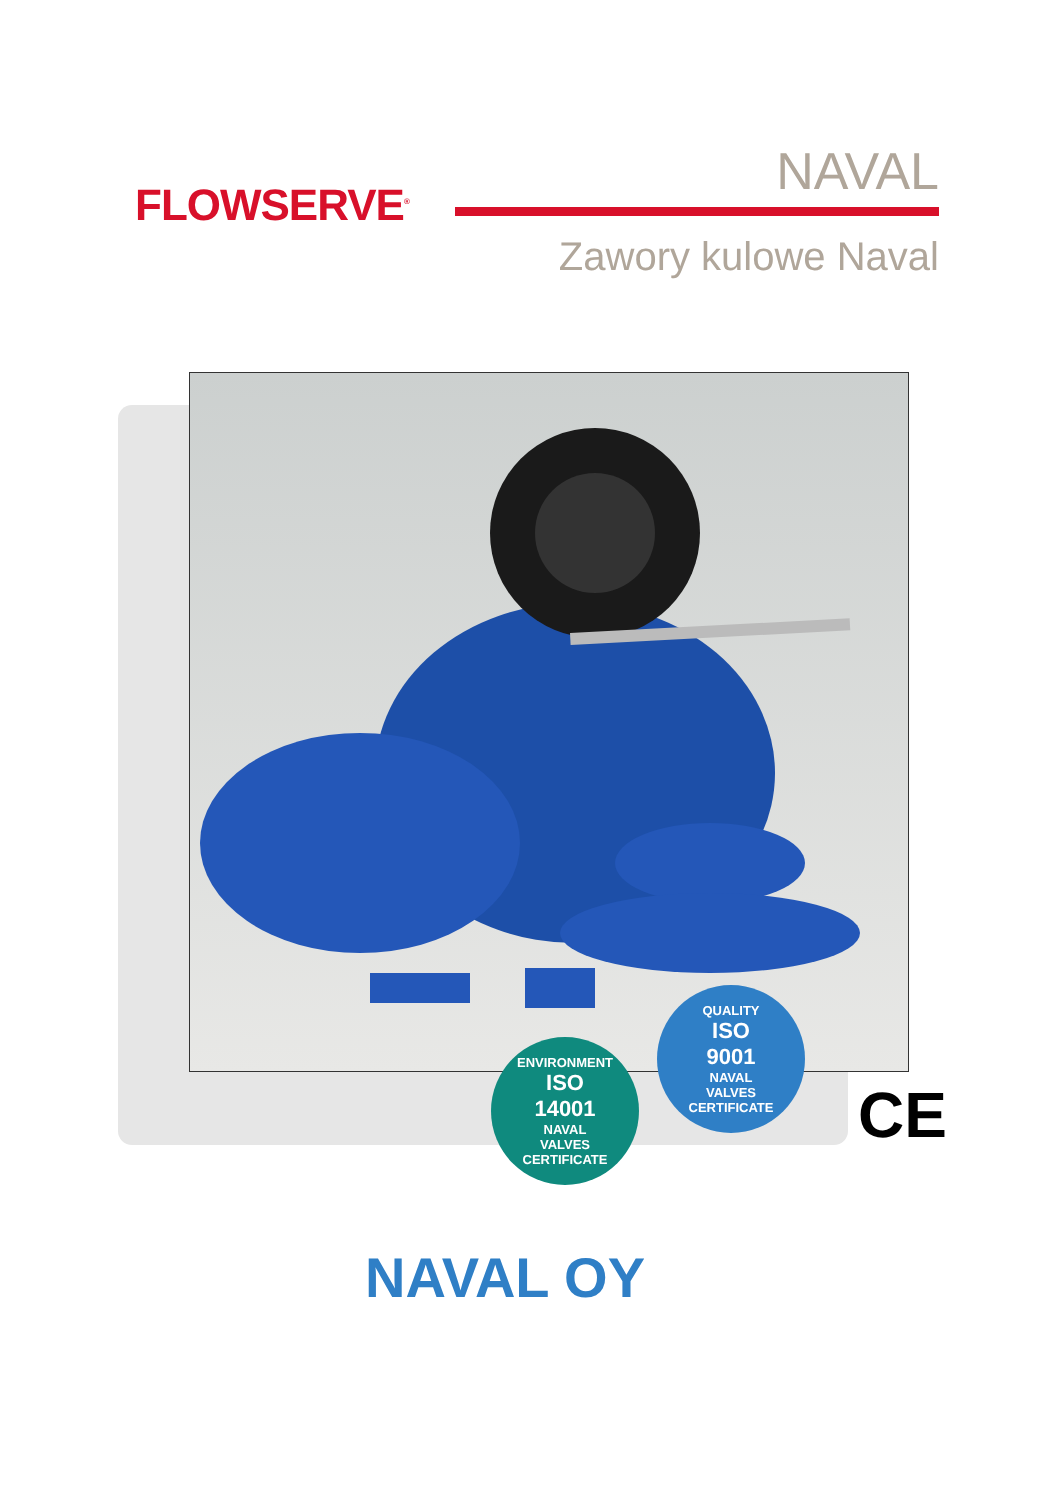FLOWSERVE<sup>®</sup>
NAVAL
Zawory kulowe Naval
ENVIRONMENT
ISO
14001
NAVAL
VALVES
CERTIFICATE
QUALITY
ISO
9001
NAVAL
VALVES
CERTIFICATE
CE
NAVAL OY